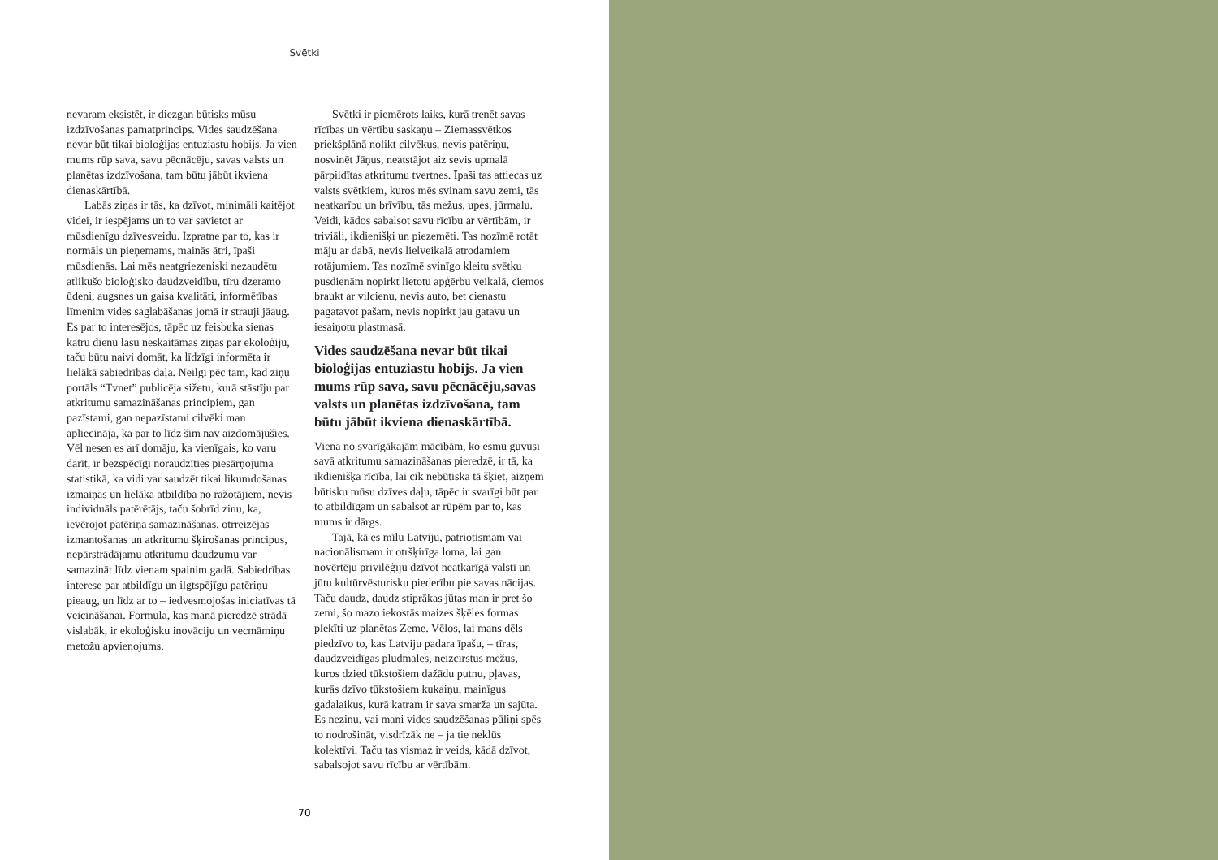Svētki
nevaram eksistēt, ir diezgan būtisks mūsu izdzīvošanas pamatprincips. Vides saudzēšana nevar būt tikai bioloģijas entuziastu hobijs. Ja vien mums rūp sava, savu pēcnācēju, savas valsts un planētas izdzīvošana, tam būtu jābūt ikviena dienaskārtībā.
Labās ziņas ir tās, ka dzīvot, minimāli kaitējot videi, ir iespējams un to var savietot ar mūsdienīgu dzīvesveidu. Izpratne par to, kas ir normāls un pieņemams, mainās ātri, īpaši mūsdienās. Lai mēs neatgriezeniski nezaudētu atlikušo bioloģisko daudzveidību, tīru dzeramo ūdeni, augsnes un gaisa kvalitāti, informētības līmenim vides saglabāšanas jomā ir strauji jāaug. Es par to interesējos, tāpēc uz feisbuka sienas katru dienu lasu neskaitāmas ziņas par ekoloģiju, taču būtu naivi domāt, ka līdzīgi informēta ir lielākā sabiedrības daļa. Neilgi pēc tam, kad ziņu portāls “Tvnet” publicēja sižetu, kurā stāstīju par atkritumu samazināšanas principiem, gan pazīstami, gan nepazīstami cilvēki man apliecināja, ka par to līdz šim nav aizdomājušies. Vēl nesen es arī domāju, ka vienīgais, ko varu darīt, ir bezspēcīgi noraudzīties piesārņojuma statistikā, ka vidi var saudzēt tikai likumdošanas izmaiņas un lielāka atbildība no ražotājiem, nevis individuāls patērētājs, taču šobrīd zinu, ka, ievērojot patēriņa samazināšanas, otrreizējas izmantošanas un atkritumu šķirošanas principus, nepārstrādājamu atkritumu daudzumu var samazināt līdz vienam spainim gadā. Sabiedrības interese par atbildīgu un ilgtspējīgu patēriņu pieaug, un līdz ar to – iedvesmojošas iniciatīvas tā veicināšanai. Formula, kas manā pieredzē strādā vislabāk, ir ekoloģisku inovāciju un vecmāmiņu metožu apvienojums.
Svētki ir piemērots laiks, kurā trenēt savas rīcības un vērtību saskaņu – Ziemassvētkos priekšplānā nolikt cilvēkus, nevis patēriņu, nosvinēt Jāņus, neatstājot aiz sevis upmalā pārpildītas atkritumu tvertnes. Īpaši tas attiecas uz valsts svētkiem, kuros mēs svinam savu zemi, tās neatkarību un brīvību, tās mežus, upes, jūrmalu. Veidi, kādos sabalsot savu rīcību ar vērtībām, ir triviāli, ikdienišķi un piezemēti. Tas nozīmē rotāt māju ar dabā, nevis lielveikalā atrodamiem rotājumiem. Tas nozīmē svinīgo kleitu svētku pusdienām nopirkt lietotu apģērbu veikalā, ciemos braukt ar vilcienu, nevis auto, bet cienastu pagatavot pašam, nevis nopirkt jau gatavu un iesaiņotu plastmasā.
Vides saudzēšana nevar būt tikai bioloģijas entuziastu hobijs. Ja vien mums rūp sava, savu pēcnācēju,savas valsts un planētas izdzīvošana, tam būtu jābūt ikviena dienaskārtībā.
Viena no svarīgākajām mācībām, ko esmu guvusi savā atkritumu samazināšanas pieredzē, ir tā, ka ikdienišķa rīcība, lai cik nebūtiska tā šķiet, aizņem būtisku mūsu dzīves daļu, tāpēc ir svarīgi būt par to atbildīgam un sabalsot ar rūpēm par to, kas mums ir dārgs.
Tajā, kā es mīlu Latviju, patriotismam vai nacionālismam ir otršķirīga loma, lai gan novērtēju privilēģiju dzīvot neatkarīgā valstī un jūtu kultūrvēsturisku piederību pie savas nācijas. Taču daudz, daudz stiprākas jūtas man ir pret šo zemi, šo mazo iekostās maizes šķēles formas plekīti uz planētas Zeme. Vēlos, lai mans dēls piedzīvo to, kas Latviju padara īpašu, – tīras, daudzveidīgas pludmales, neizcirstus mežus, kuros dzied tūkstošiem dažādu putnu, pļavas, kurās dzīvo tūkstošiem kukaiņu, mainīgus gadalaikus, kurā katram ir sava smarža un sajūta. Es nezinu, vai mani vides saudzēšanas pūliņi spēs to nodrošināt, visdrīzāk ne – ja tie neklūs kolektīvi. Taču tas vismaz ir veids, kādā dzīvot, sabalsojot savu rīcību ar vērtībām.
70